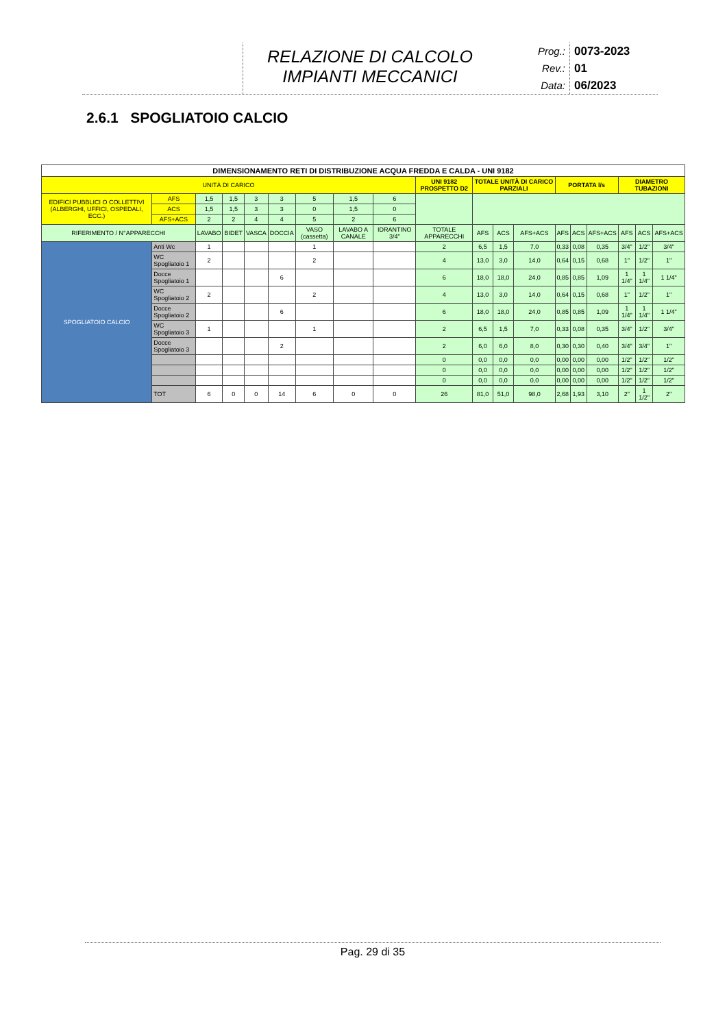RELAZIONE DI CALCOLO
IMPIANTI MECCANICI
Prog.:
Rev.:
Data:
0073-2023
01
06/2023
2.6.1 SPOGLIATOIO CALCIO
| DIMENSIONAMENTO RETI DI DISTRIBUZIONE ACQUA FREDDA E CALDA - UNI 9182 | | | | | | | | | | | | | | | | | | | |
| --- | --- | --- | --- | --- | --- | --- | --- | --- | --- | --- | --- | --- | --- | --- | --- | --- | --- | --- | --- |
| UNITÀ DI CARICO | | | | | | | | | | UNI 9182 PROSPETTO D2 | TOTALE UNITÀ DI CARICO PARZIALI | | | PORTATA l/s | | | DIAMETRO TUBAZIONI | | |
| EDIFICI PUBBLICI O COLLETTIVI (ALBERGHI, UFFICI, OSPEDALI, ECC.) | | AFS | 1,5 | 1,5 | 3 | 3 | 5 | 1,5 | 6 | | | | | | | | | | |
| | | ACS | 1,5 | 1,5 | 3 | 3 | 0 | 1,5 | 0 | | | | | | | | | | |
| | | AFS+ACS | 2 | 2 | 4 | 4 | 5 | 2 | 6 | | | | | | | | | | |
| RIFERIMENTO / N°APPARECCHI | | | LAVABO | BIDET | VASCA | DOCCIA | VASO (cassetta) | LAVABO A CANALE | IDRANTINO 3/4" | TOTALE APPARECCHI | AFS | ACS | AFS+ACS | AFS | ACS | AFS+ACS | AFS | ACS | AFS+ACS |
| SPOGLIATOIO CALCIO | Anti Wc | | 1 | | | | 1 | | | 2 | 6,5 | 1,5 | 7,0 | 0,33 | 0,08 | 0,35 | 3/4" | 1/2" | 3/4" |
| | WC Spogliatoio 1 | | 2 | | | | 2 | | | 4 | 13,0 | 3,0 | 14,0 | 0,64 | 0,15 | 0,68 | 1" | 1/2" | 1" |
| | Docce Spogliatoio 1 | | | | | 6 | | | | 6 | 18,0 | 18,0 | 24,0 | 0,85 | 0,85 | 1,09 | 1 1/4" | 1 1/4" | 1 1/4" |
| | WC Spogliatoio 2 | | 2 | | | | 2 | | | 4 | 13,0 | 3,0 | 14,0 | 0,64 | 0,15 | 0,68 | 1" | 1/2" | 1" |
| | Docce Spogliatoio 2 | | | | | 6 | | | | 6 | 18,0 | 18,0 | 24,0 | 0,85 | 0,85 | 1,09 | 1 1/4" | 1 1/4" | 1 1/4" |
| | WC Spogliatoio 3 | | 1 | | | | 1 | | | 2 | 6,5 | 1,5 | 7,0 | 0,33 | 0,08 | 0,35 | 3/4" | 1/2" | 3/4" |
| | Docce Spogliatoio 3 | | | | | 2 | | | | 2 | 6,0 | 6,0 | 8,0 | 0,30 | 0,30 | 0,40 | 3/4" | 3/4" | 1" |
| | | | | | | | | | | 0 | 0,0 | 0,0 | 0,0 | 0,00 | 0,00 | 0,00 | 1/2" | 1/2" | 1/2" |
| | | | | | | | | | | 0 | 0,0 | 0,0 | 0,0 | 0,00 | 0,00 | 0,00 | 1/2" | 1/2" | 1/2" |
| | | | | | | | | | | 0 | 0,0 | 0,0 | 0,0 | 0,00 | 0,00 | 0,00 | 1/2" | 1/2" | 1/2" |
| | TOT | | 6 | 0 | 0 | 14 | 6 | 0 | 0 | 26 | 81,0 | 51,0 | 98,0 | 2,68 | 1,93 | 3,10 | 2" | 1 1/2" | 2" |
Pag. 29 di 35